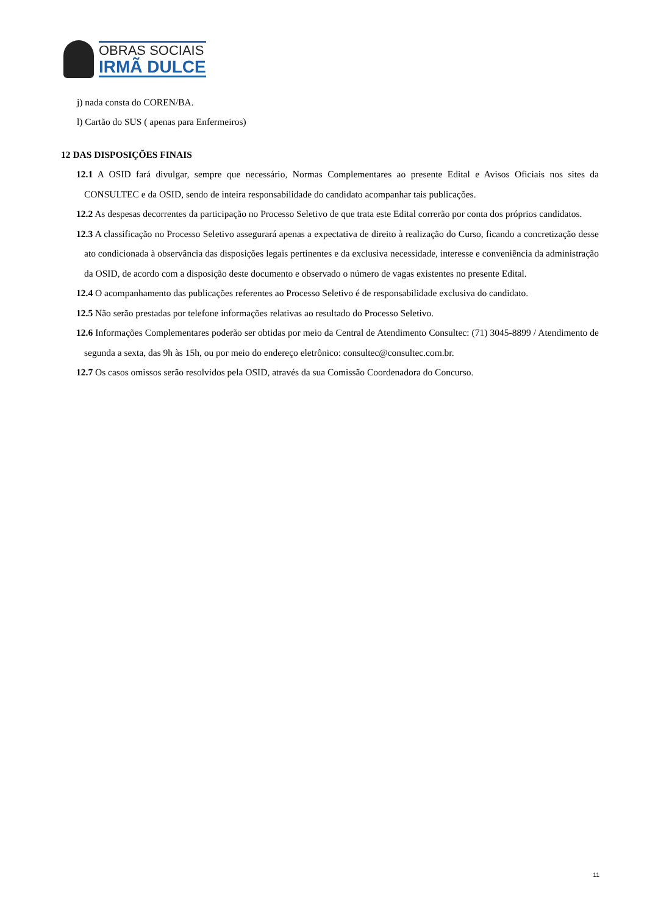OBRAS SOCIAIS
IRMÃ DULCE
j) nada consta do COREN/BA.
l) Cartão do SUS ( apenas para Enfermeiros)
12 DAS DISPOSIÇÕES FINAIS
12.1 A OSID fará divulgar, sempre que necessário, Normas Complementares ao presente Edital e Avisos Oficiais nos sites da CONSULTEC e da OSID, sendo de inteira responsabilidade do candidato acompanhar tais publicações.
12.2 As despesas decorrentes da participação no Processo Seletivo de que trata este Edital correrão por conta dos próprios candidatos.
12.3 A classificação no Processo Seletivo assegurará apenas a expectativa de direito à realização do Curso, ficando a concretização desse ato condicionada à observância das disposições legais pertinentes e da exclusiva necessidade, interesse e conveniência da administração da OSID, de acordo com a disposição deste documento e observado o número de vagas existentes no presente Edital.
12.4 O acompanhamento das publicações referentes ao Processo Seletivo é de responsabilidade exclusiva do candidato.
12.5 Não serão prestadas por telefone informações relativas ao resultado do Processo Seletivo.
12.6 Informações Complementares poderão ser obtidas por meio da Central de Atendimento Consultec: (71) 3045-8899 / Atendimento de segunda a sexta, das 9h às 15h, ou por meio do endereço eletrônico: consultec@consultec.com.br.
12.7 Os casos omissos serão resolvidos pela OSID, através da sua Comissão Coordenadora do Concurso.
11